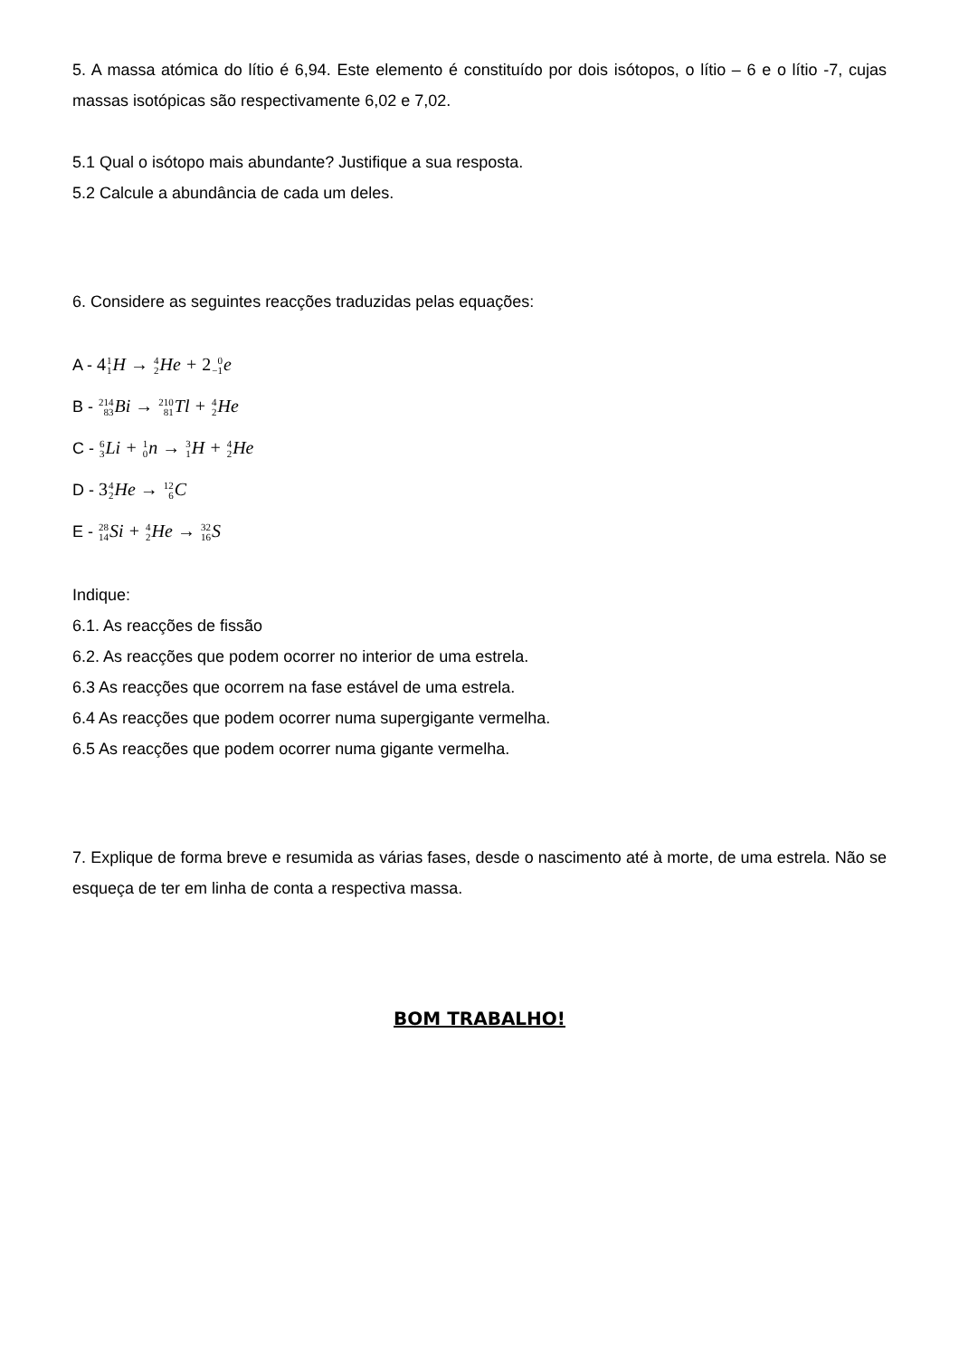5. A massa atómica do lítio é 6,94. Este elemento é constituído por dois isótopos, o lítio – 6 e o lítio -7, cujas massas isotópicas são respectivamente 6,02 e 7,02.
5.1 Qual o isótopo mais abundante? Justifique a sua resposta.
5.2 Calcule a abundância de cada um deles.
6. Considere as seguintes reacções traduzidas pelas equações:
A - 41 1 H → 4 2 He + 20 −1e
B - 214 83 Bi → 210 81 Tl + 4 2 He
C - 6 3 Li + 1 0n → 3 1 H + 4 2 He
D - 34 2 He → 12 6 C
E - 28 14 Si + 4 2 He → 32 16 S
Indique:
6.1. As reacções de fissão
6.2. As reacções que podem ocorrer no interior de uma estrela.
6.3 As reacções que ocorrem na fase estável de uma estrela.
6.4 As reacções que podem ocorrer numa supergigante vermelha.
6.5 As reacções que podem ocorrer numa gigante vermelha.
7. Explique de forma breve e resumida as várias fases, desde o nascimento até à morte, de uma estrela. Não se esqueça de ter em linha de conta a respectiva massa.
BOM TRABALHO!